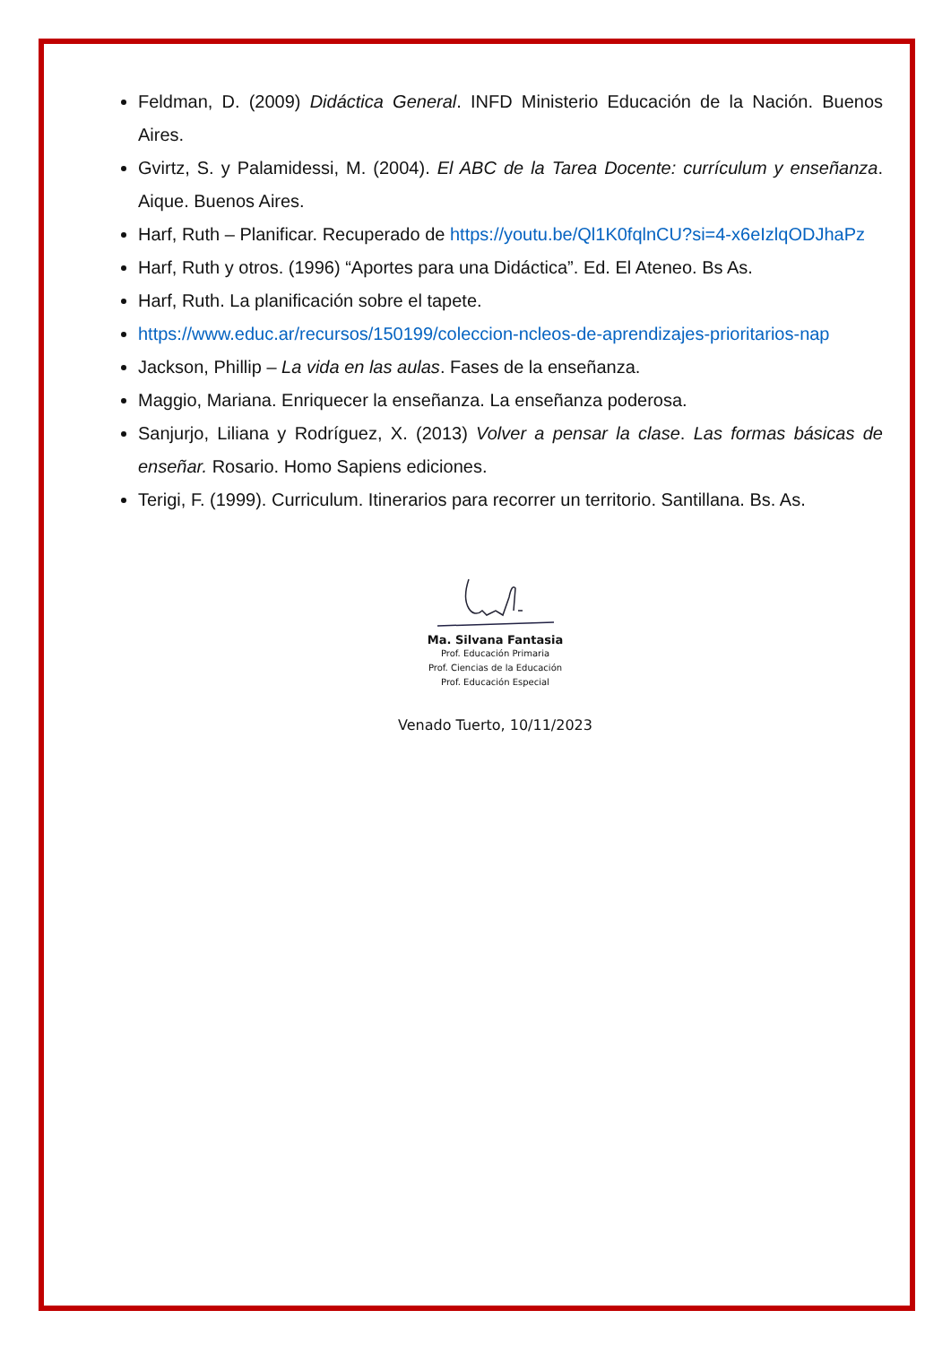Feldman, D. (2009) Didáctica General. INFD Ministerio Educación de la Nación. Buenos Aires.
Gvirtz, S. y Palamidessi, M. (2004). El ABC de la Tarea Docente: currículum y enseñanza. Aique. Buenos Aires.
Harf, Ruth – Planificar. Recuperado de https://youtu.be/Ql1K0fqlnCU?si=4-x6eIzlqODJhaPz
Harf, Ruth y otros. (1996) “Aportes para una Didáctica”. Ed. El Ateneo. Bs As.
Harf, Ruth. La planificación sobre el tapete.
https://www.educ.ar/recursos/150199/coleccion-ncleos-de-aprendizajes-prioritarios-nap
Jackson, Phillip – La vida en las aulas. Fases de la enseñanza.
Maggio, Mariana. Enriquecer la enseñanza. La enseñanza poderosa.
Sanjurjo, Liliana y Rodríguez, X. (2013) Volver a pensar la clase. Las formas básicas de enseñar. Rosario. Homo Sapiens ediciones.
Terigi, F. (1999). Curriculum. Itinerarios para recorrer un territorio. Santillana. Bs. As.
Ma. Silvana Fantasia
Prof. Educación Primaria
Prof. Ciencias de la Educación
Prof. Educación Especial
Venado Tuerto, 10/11/2023